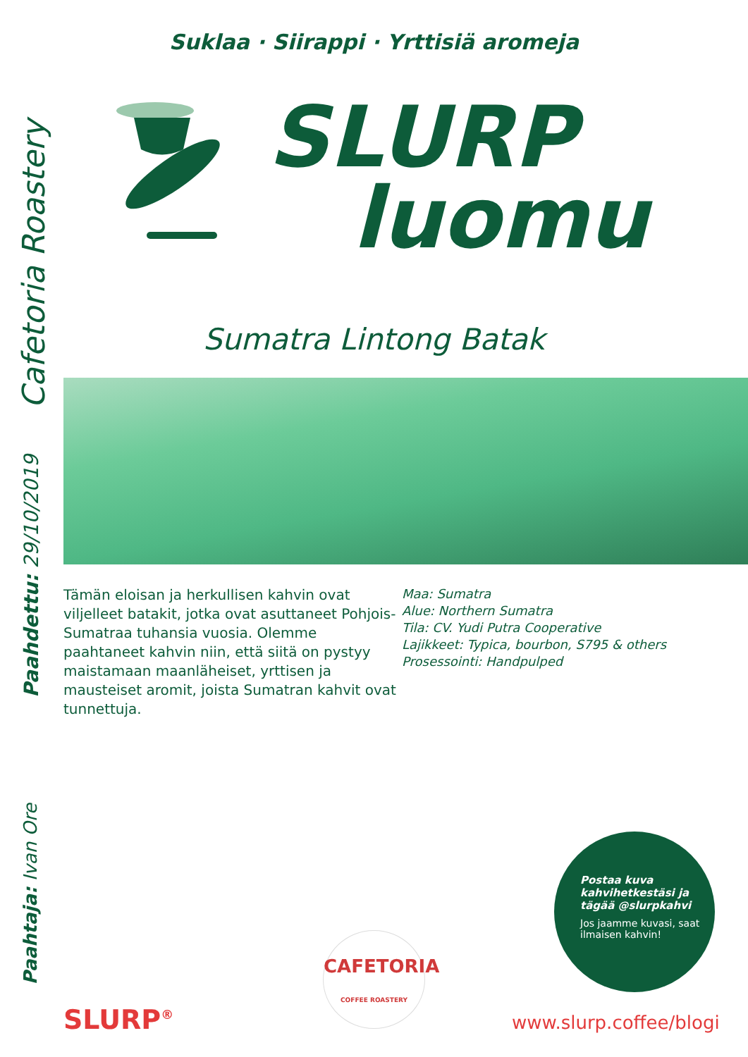Cafetoria Roastery
Paahdettu: 29/10/2019
Paahtaja: Ivan Ore
Suklaa · Siirappi · Yrttisiä aromeja
SLURP
luomu
Sumatra Lintong Batak
Tämän eloisan ja herkullisen kahvin ovat viljelleet batakit, jotka ovat asuttaneet Pohjois-Sumatraa tuhansia vuosia. Olemme paahtaneet kahvin niin, että siitä on pystyy maistamaan maanläheiset, yrttisen ja mausteiset aromit, joista Sumatran kahvit ovat tunnettuja.
Maa: Sumatra
Alue: Northern Sumatra
Tila: CV. Yudi Putra Cooperative
Lajikkeet: Typica, bourbon, S795 & others
Prosessointi: Handpulped
Postaa kuva kahvihetkestäsi ja tägää @slurpkahvi
Jos jaamme kuvasi, saat ilmaisen kahvin!
CAFETORIA
COFFEE ROASTERY
SLURP<sup>®</sup> www.slurp.coffee/blogi